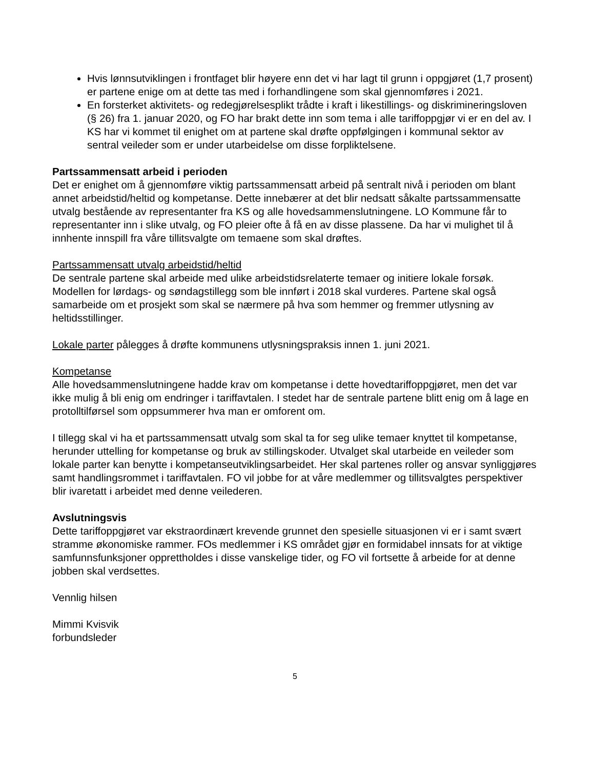Hvis lønnsutviklingen i frontfaget blir høyere enn det vi har lagt til grunn i oppgjøret (1,7 prosent) er partene enige om at dette tas med i forhandlingene som skal gjennomføres i 2021.
En forsterket aktivitets- og redegjørelsesplikt trådte i kraft i likestillings- og diskrimineringsloven (§ 26) fra 1. januar 2020, og FO har brakt dette inn som tema i alle tariffoppgjør vi er en del av. I KS har vi kommet til enighet om at partene skal drøfte oppfølgingen i kommunal sektor av sentral veileder som er under utarbeidelse om disse forpliktelsene.
Partssammensatt arbeid i perioden
Det er enighet om å gjennomføre viktig partssammensatt arbeid på sentralt nivå i perioden om blant annet arbeidstid/heltid og kompetanse. Dette innebærer at det blir nedsatt såkalte partssammensatte utvalg bestående av representanter fra KS og alle hovedsammenslutningene. LO Kommune får to representanter inn i slike utvalg, og FO pleier ofte å få en av disse plassene. Da har vi mulighet til å innhente innspill fra våre tillitsvalgte om temaene som skal drøftes.
Partssammensatt utvalg arbeidstid/heltid
De sentrale partene skal arbeide med ulike arbeidstidsrelaterte temaer og initiere lokale forsøk. Modellen for lørdags- og søndagstillegg som ble innført i 2018 skal vurderes. Partene skal også samarbeide om et prosjekt som skal se nærmere på hva som hemmer og fremmer utlysning av heltidsstillinger.
Lokale parter pålegges å drøfte kommunens utlysningspraksis innen 1. juni 2021.
Kompetanse
Alle hovedsammenslutningene hadde krav om kompetanse i dette hovedtariffoppgjøret, men det var ikke mulig å bli enig om endringer i tariffavtalen. I stedet har de sentrale partene blitt enig om å lage en protolltilførsel som oppsummerer hva man er omforent om.
I tillegg skal vi ha et partssammensatt utvalg som skal ta for seg ulike temaer knyttet til kompetanse, herunder uttelling for kompetanse og bruk av stillingskoder. Utvalget skal utarbeide en veileder som lokale parter kan benytte i kompetanseutviklingsarbeidet. Her skal partenes roller og ansvar synliggjøres samt handlingsrommet i tariffavtalen. FO vil jobbe for at våre medlemmer og tillitsvalgtes perspektiver blir ivaretatt i arbeidet med denne veilederen.
Avslutningsvis
Dette tariffoppgjøret var ekstraordinært krevende grunnet den spesielle situasjonen vi er i samt svært stramme økonomiske rammer. FOs medlemmer i KS området gjør en formidabel innsats for at viktige samfunnsfunksjoner opprettholdes i disse vanskelige tider, og FO vil fortsette å arbeide for at denne jobben skal verdsettes.
Vennlig hilsen
Mimmi Kvisvik
forbundsleder
5